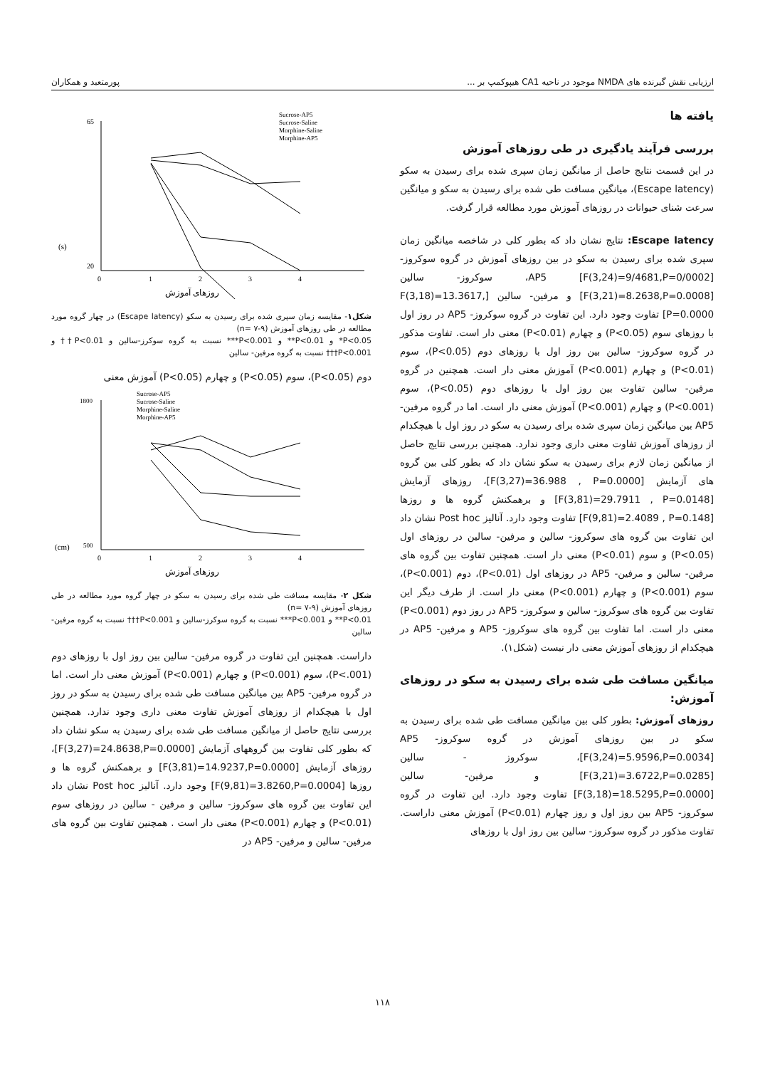ارزيابی نقش گيرنده های NMDA موجود در ناحيه CA1 هيپوکمپ بر ... پورمتعبد و همکاران
يافته ها
بررسی فرآيند يادگيری در طی روزهای آموزش
در اين قسمت نتايج حاصل از ميانگين زمان سپری شده برای رسيدن به سکو (Escape latency)، ميانگين مسافت طی شده برای رسيدن به سکو و ميانگين سرعت شنای حيوانات در روزهای آموزش مورد مطالعه قرار گرفت.
Escape latency: نتايج نشان داد که بطور کلی در شاخصه ميانگين زمان سپری شده برای رسيدن به سکو در بين روزهای آموزش در گروه سوکروز- AP5 [F(3,24)=9/4681,P=0/0002]، سوکروز- سالين [F(3,21)=8.2638,P=0.0008] و مرفين- سالين [F(3,18)=13.3617, P=0.0000] تفاوت وجود دارد. اين تفاوت در گروه سوکروز- AP5 در روز اول با روزهای سوم (P<0.05) و چهارم (P<0.01) معنی دار است. تفاوت مذکور در گروه سوکروز- سالين بين روز اول با روزهای دوم (P<0.05)، سوم (P<0.01) و چهارم (P<0.001) آموزش معنی دار است. همچنين در گروه مرفين- سالين تفاوت بين روز اول با روزهای دوم (P<0.05)، سوم (P<0.001) و چهارم (P<0.001) آموزش معنی دار است. اما در گروه مرفين- AP5 بين ميانگين زمان سپری شده برای رسيدن به سکو در روز اول با هيچکدام از روزهای آموزش تفاوت معنی داری وجود ندارد. همچنين بررسی نتايج حاصل از ميانگين زمان لازم برای رسيدن به سکو نشان داد که بطور کلی بين گروه های آزمايش [F(3,27)=36.988 , P=0.0000]، روزهای آزمايش [F(3,81)=29.7911 , P=0.0148] و برهمکنش گروه ها و روزها [F(9,81)=2.4089 , P=0.148] تفاوت وجود دارد. آناليز Post hoc نشان داد اين تفاوت بين گروه های سوکروز- سالين و مرفين- سالين در روزهای اول (P<0.05) و سوم (P<0.01) معنی دار است. همچنين تفاوت بين گروه های مرفين- سالين و مرفين- AP5 در روزهای اول (P<0.01)، دوم (P<0.001)، سوم (P<0.001) و چهارم (P<0.001) معنی دار است. از طرف ديگر اين تفاوت بين گروه های سوکروز- سالين و سوکروز- AP5 در روز دوم (P<0.001) معنی دار است. اما تفاوت بين گروه های سوکروز- AP5 و مرفين- AP5 در هيچکدام از روزهای آموزش معنی دار نيست (شکل۱).
ميانگين مسافت طی شده برای رسيدن به سکو در روزهای آموزش:
روزهای آموزش: بطور کلی بين ميانگين مسافت طی شده برای رسيدن به سکو در بين روزهای آموزش در گروه سوکروز- AP5 [F(3,24)=5.9596,P=0.0034]، سوکروز - سالين [F(3,21)=3.6722,P=0.0285] و مرفين- سالين [F(3,18)=18.5295,P=0.0000] تفاوت وجود دارد. اين تفاوت در گروه سوکروز- AP5 بين روز اول و روز چهارم (P<0.01) آموزش معنی داراست. تفاوت مذکور در گروه سوکروز- سالين بين روز اول با روزهای
(s)
65
20
0
1
2
3
4
Sucrose-AP5
Sucrose-Saline
Morphine-Saline
Morphine-AP5
روزهای آموزش
شکل۱- مقايسه زمان سپری شده برای رسيدن به سکو (Escape latency) در چهار گروه مورد مطالعه در طی روزهای آموزش (n= ۷-۹)
P<0.05* و P<0.01** و P<0.001*** نسبت به گروه سوکرز-سالين و P<0.01†† و P<0.001††† نسبت به گروه مرفين- سالين
دوم (P<0.05)، سوم (P<0.05) و چهارم (P<0.05) آموزش معنی
(cm)
1800
500
0
1
2
3
4
Sucrose-AP5
Sucrose-Saline
Morphine-Saline
Morphine-AP5
روزهای آموزش
شکل ۲- مقايسه مسافت طی شده برای رسيدن به سکو در چهار گروه مورد مطالعه در طی روزهای آموزش (n= ۷-۹)
P<0.01** و P<0.001*** نسبت به گروه سوکرز-سالين و P<0.001††† نسبت به گروه مرفين-سالين
داراست. همچنين اين تفاوت در گروه مرفين- سالين بين روز اول با روزهای دوم (P<.001)، سوم (P<0.001) و چهارم (P<0.001) آموزش معنی دار است. اما در گروه مرفين- AP5 بين ميانگين مسافت طی شده برای رسيدن به سکو در روز اول با هيچکدام از روزهای آموزش تفاوت معنی داری وجود ندارد. همچنين بررسی نتايج حاصل از ميانگين مسافت طی شده برای رسيدن به سکو نشان داد که بطور کلی تفاوت بين گروههای آزمايش [F(3,27)=24.8638,P=0.0000]، روزهای آزمايش [F(3,81)=14.9237,P=0.0000] و برهمکنش گروه ها و روزها [F(9,81)=3.8260,P=0.0004] وجود دارد. آناليز Post hoc نشان داد اين تفاوت بين گروه های سوکروز- سالين و مرفين - سالين در روزهای سوم (P<0.01) و چهارم (P<0.001) معنی دار است . همچنين تفاوت بين گروه های مرفين- سالين و مرفين- AP5 در
۱۱۸